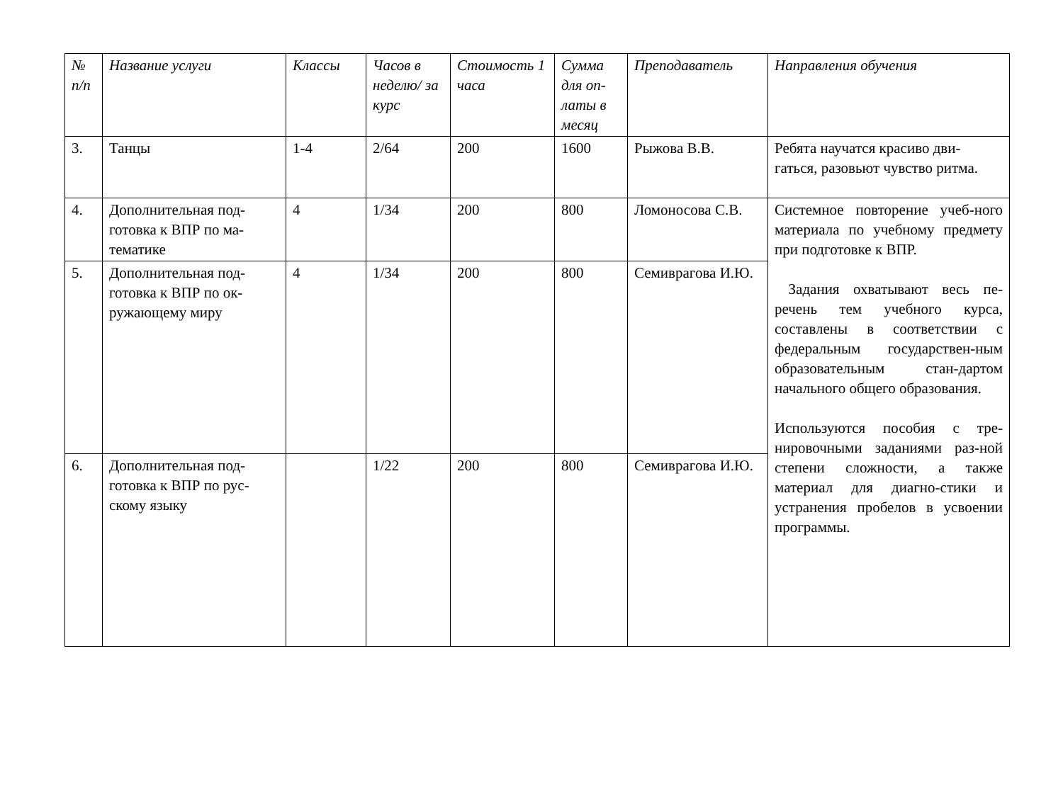| № п/п | Название услуги | Классы | Часов в неделю/ за курс | Стоимость 1 часа | Сумма для оп-латы в месяц | Преподаватель | Направления обучения |
| --- | --- | --- | --- | --- | --- | --- | --- |
| 3. | Танцы | 1-4 | 2/64 | 200 | 1600 | Рыжова В.В. | Ребята научатся красиво дви-гаться, разовьют чувство ритма. |
| 4. | Дополнительная под-готовка к ВПР по ма-тематике | 4 | 1/34 | 200 | 800 | Ломоносова С.В. | Системное повторение учеб-ного материала по учебному предмету при подготовке к ВПР. Задания охватывают весь пе-речень тем учебного курса, составлены в соответствии с федеральным государствен-ным образовательным стан-дартом начального общего образования. Используются пособия с тре-нировочными заданиями раз-ной степени сложности, а также материал для диагно-стики и устранения пробелов в усвоении программы. |
| 5. | Дополнительная под-готовка к ВПР по ок-ружающему миру | 4 | 1/34 | 200 | 800 | Семиврагова И.Ю. | |
| 6. | Дополнительная под-готовка к ВПР по рус-скому языку | | 1/22 | 200 | 800 | Семиврагова И.Ю. | |